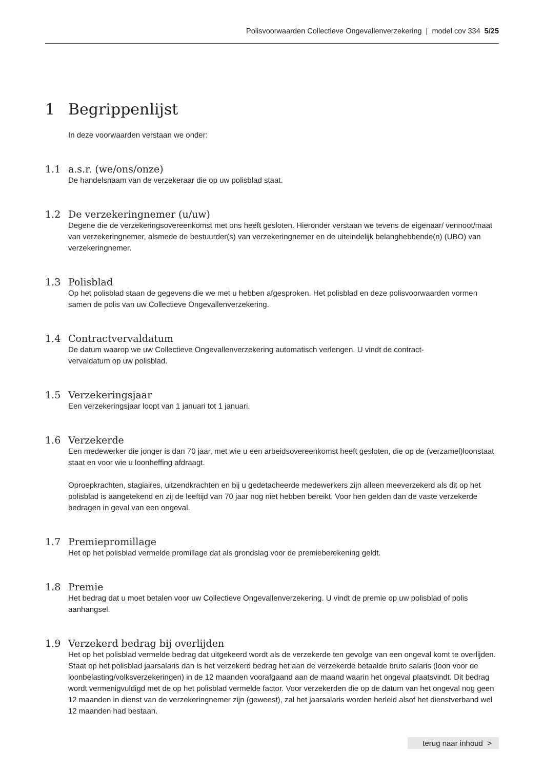Polisvoorwaarden Collectieve Ongevallenverzekering | model cov 334 5/25
1 Begrippenlijst
In deze voorwaarden verstaan we onder:
1.1 a.s.r. (we/ons/onze)
De handelsnaam van de verzekeraar die op uw polisblad staat.
1.2 De verzekeringnemer (u/uw)
Degene die de verzekeringsovereenkomst met ons heeft gesloten. Hieronder verstaan we tevens de eigenaar/ vennoot/maat van verzekeringnemer, alsmede de bestuurder(s) van verzekeringnemer en de uiteindelijk belanghebbende(n) (UBO) van verzekeringnemer.
1.3 Polisblad
Op het polisblad staan de gegevens die we met u hebben afgesproken. Het polisblad en deze polisvoorwaarden vormen samen de polis van uw Collectieve Ongevallenverzekering.
1.4 Contractvervaldatum
De datum waarop we uw Collectieve Ongevallenverzekering automatisch verlengen. U vindt de contract-
vervaldatum op uw polisblad.
1.5 Verzekeringsjaar
Een verzekeringsjaar loopt van 1 januari tot 1 januari.
1.6 Verzekerde
Een medewerker die jonger is dan 70 jaar, met wie u een arbeidsovereenkomst heeft gesloten, die op de (verzamel)loonstaat staat en voor wie u loonheffing afdraagt.
Oproepkrachten, stagiaires, uitzendkrachten en bij u gedetacheerde medewerkers zijn alleen meeverzekerd als dit op het polisblad is aangetekend en zij de leeftijd van 70 jaar nog niet hebben bereikt. Voor hen gelden dan de vaste verzekerde bedragen in geval van een ongeval.
1.7 Premiepromillage
Het op het polisblad vermelde promillage dat als grondslag voor de premieberekening geldt.
1.8 Premie
Het bedrag dat u moet betalen voor uw Collectieve Ongevallenverzekering. U vindt de premie op uw polisblad of polis aanhangsel.
1.9 Verzekerd bedrag bij overlijden
Het op het polisblad vermelde bedrag dat uitgekeerd wordt als de verzekerde ten gevolge van een ongeval komt te overlijden. Staat op het polisblad jaarsalaris dan is het verzekerd bedrag het aan de verzekerde betaalde bruto salaris (loon voor de loonbelasting/volksverzekeringen) in de 12 maanden voorafgaand aan de maand waarin het ongeval plaatsvindt. Dit bedrag wordt vermenigvuldigd met de op het polisblad vermelde factor. Voor verzekerden die op de datum van het ongeval nog geen 12 maanden in dienst van de verzekeringnemer zijn (geweest), zal het jaarsalaris worden herleid alsof het dienstverband wel 12 maanden had bestaan.
terug naar inhoud >